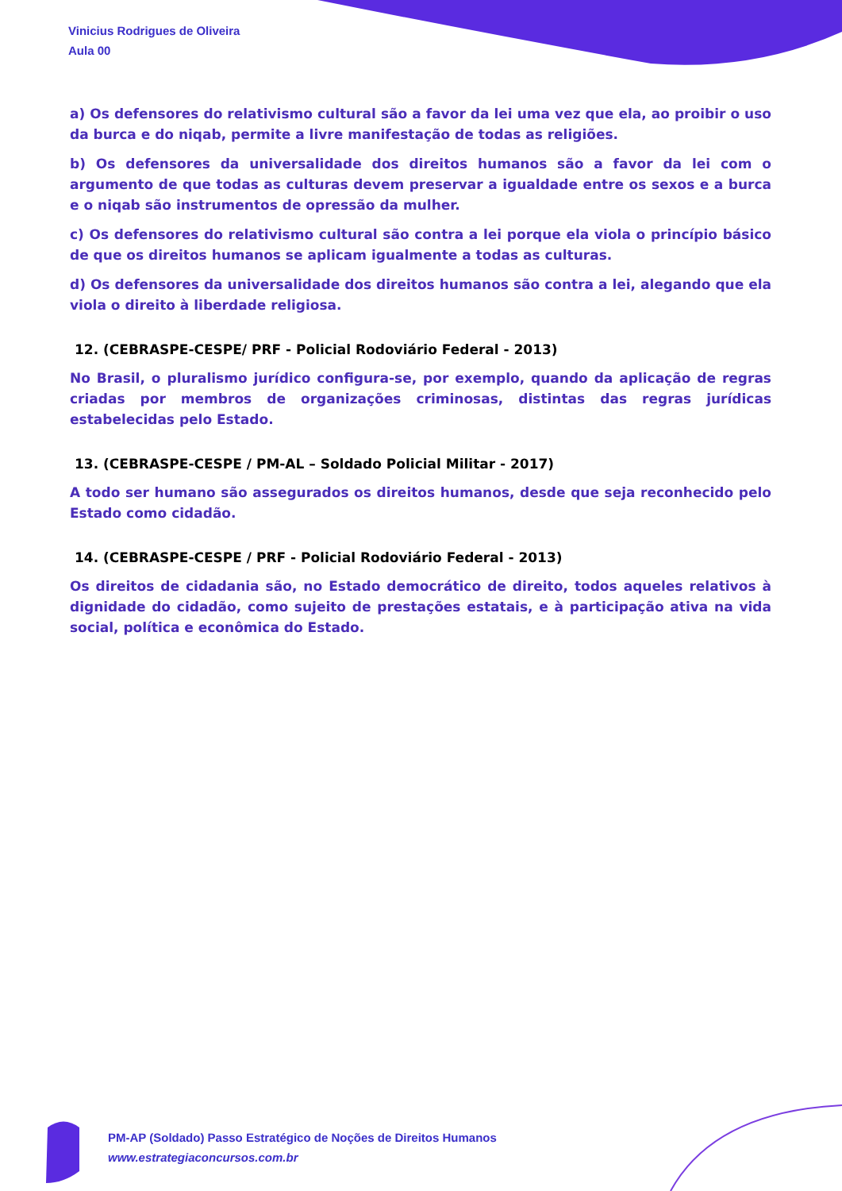Vinicius Rodrigues de Oliveira
Aula 00
a) Os defensores do relativismo cultural são a favor da lei uma vez que ela, ao proibir o uso da burca e do niqab, permite a livre manifestação de todas as religiões.
b) Os defensores da universalidade dos direitos humanos são a favor da lei com o argumento de que todas as culturas devem preservar a igualdade entre os sexos e a burca e o niqab são instrumentos de opressão da mulher.
c) Os defensores do relativismo cultural são contra a lei porque ela viola o princípio básico de que os direitos humanos se aplicam igualmente a todas as culturas.
d) Os defensores da universalidade dos direitos humanos são contra a lei, alegando que ela viola o direito à liberdade religiosa.
12. (CEBRASPE-CESPE/ PRF - Policial Rodoviário Federal - 2013)
No Brasil, o pluralismo jurídico configura-se, por exemplo, quando da aplicação de regras criadas por membros de organizações criminosas, distintas das regras jurídicas estabelecidas pelo Estado.
13. (CEBRASPE-CESPE / PM-AL – Soldado Policial Militar - 2017)
A todo ser humano são assegurados os direitos humanos, desde que seja reconhecido pelo Estado como cidadão.
14. (CEBRASPE-CESPE / PRF - Policial Rodoviário Federal - 2013)
Os direitos de cidadania são, no Estado democrático de direito, todos aqueles relativos à dignidade do cidadão, como sujeito de prestações estatais, e à participação ativa na vida social, política e econômica do Estado.
PM-AP (Soldado) Passo Estratégico de Noções de Direitos Humanos
www.estrategiaconcursos.com.br